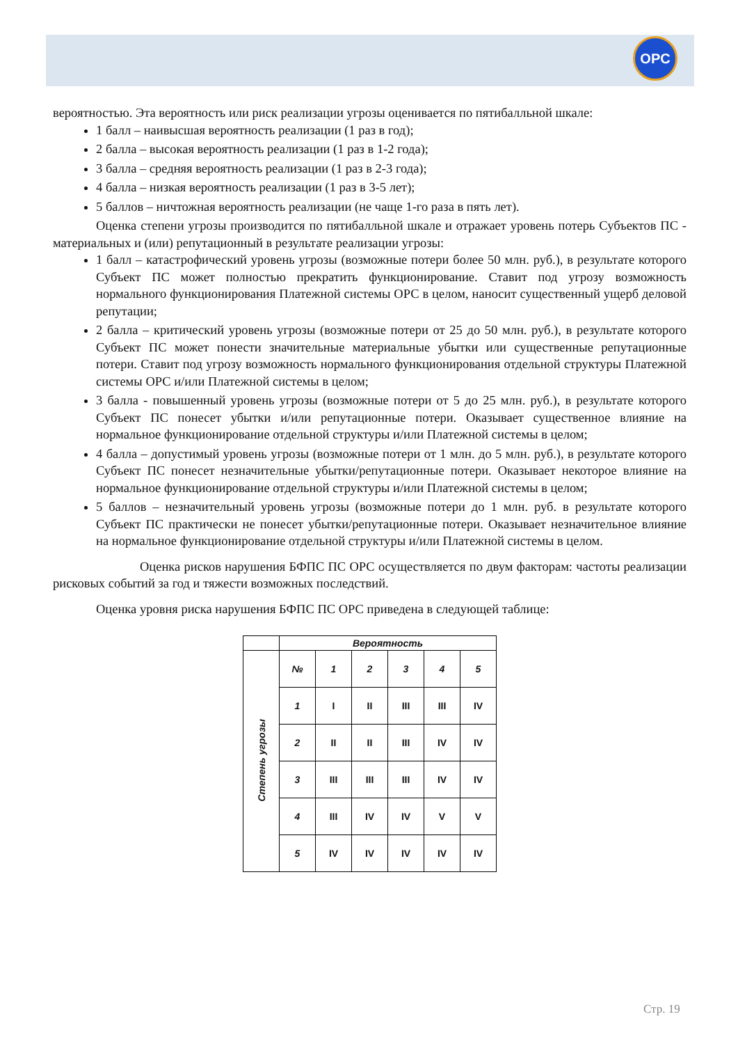OPC
вероятностью. Эта вероятность или риск реализации угрозы оценивается по пятибалльной шкале:
1 балл – наивысшая вероятность реализации (1 раз в год);
2 балла – высокая вероятность реализации (1 раз в 1-2 года);
3 балла – средняя вероятность реализации (1 раз в 2-3 года);
4 балла – низкая вероятность реализации (1 раз в 3-5 лет);
5 баллов – ничтожная вероятность реализации (не чаще 1-го раза в пять лет).
Оценка степени угрозы производится по пятибалльной шкале и отражает уровень потерь Субъектов ПС - материальных и (или) репутационный в результате реализации угрозы:
1 балл – катастрофический уровень угрозы (возможные потери более 50 млн. руб.), в результате которого Субъект ПС может полностью прекратить функционирование. Ставит под угрозу возможность нормального функционирования Платежной системы ОРС в целом, наносит существенный ущерб деловой репутации;
2 балла – критический уровень угрозы (возможные потери от 25 до 50 млн. руб.), в результате которого Субъект ПС может понести значительные материальные убытки или существенные репутационные потери. Ставит под угрозу возможность нормального функционирования отдельной структуры Платежной системы ОРС и/или Платежной системы в целом;
3 балла - повышенный уровень угрозы (возможные потери от 5 до 25 млн. руб.), в результате которого Субъект ПС понесет убытки и/или репутационные потери. Оказывает существенное влияние на нормальное функционирование отдельной структуры и/или Платежной системы в целом;
4 балла – допустимый уровень угрозы (возможные потери от 1 млн. до 5 млн. руб.), в результате которого Субъект ПС понесет незначительные убытки/репутационные потери. Оказывает некоторое влияние на нормальное функционирование отдельной структуры и/или Платежной системы в целом;
5 баллов – незначительный уровень угрозы (возможные потери до 1 млн. руб. в результате которого Субъект ПС практически не понесет убытки/репутационные потери. Оказывает незначительное влияние на нормальное функционирование отдельной структуры и/или Платежной системы в целом.
Оценка рисков нарушения БФПС ПС ОРС осуществляется по двум факторам: частоты реализации рисковых событий за год и тяжести возможных последствий.
Оценка уровня риска нарушения БФПС ПС ОРС приведена в следующей таблице:
| | Вероятность | | | | | |
| Степень угрозы | № | 1 | 2 | 3 | 4 | 5 |
| | 1 | I | II | III | III | IV |
| | 2 | II | II | III | IV | IV |
| | 3 | III | III | III | IV | IV |
| | 4 | III | IV | IV | V | V |
| | 5 | IV | IV | IV | IV | IV |
Стр. 19